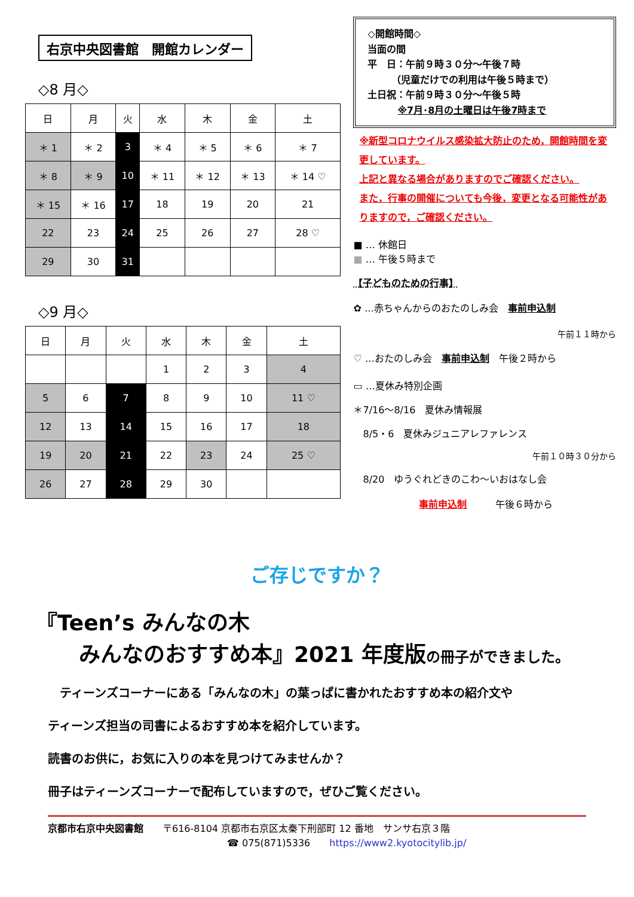右京中央図書館　開館カレンダー
◇8 月◇
| 日 | 月 | 火 | 水 | 木 | 金 | 土 |
| --- | --- | --- | --- | --- | --- | --- |
| ＊ 1 | ＊ 2 | 3 | ＊ 4 | ＊ 5 | ＊ 6 | ＊ 7 |
| ＊ 8 | ＊ 9 | 10 | ＊ 11 | ＊ 12 | ＊ 13 | ＊ 14 ♡ |
| ＊ 15 | ＊ 16 | 17 | 18 | 19 | 20 | 21 |
| 22 | 23 | 24 | 25 | 26 | 27 | 28 ♡ |
| 29 | 30 | 31 | | | | |
◇9 月◇
| 日 | 月 | 火 | 水 | 木 | 金 | 土 |
| --- | --- | --- | --- | --- | --- | --- |
| | | | 1 | 2 | 3 | 4 |
| 5 | 6 | 7 | 8 | 9 | 10 | 11 ♡ |
| 12 | 13 | 14 | 15 | 16 | 17 | 18 |
| 19 | 20 | 21 | 22 | 23 | 24 | 25 ♡ |
| 26 | 27 | 28 | 29 | 30 | | |
◇開館時間◇
当面の間
平　日：午前９時３０分～午後７時
　　　（児童だけでの利用は午後５時まで）
土日祝：午前９時３０分～午後５時
※7月･8月の土曜日は午後7時まで
※新型コロナウイルス感染拡大防止のため，開館時間を変更しています。
上記と異なる場合がありますのでご確認ください。
また，行事の開催についても今後，変更となる可能性がありますので，ご確認ください。
■ … 休館日
■ … 午後５時まで
【子どものための行事】
✿ …赤ちゃんからのおたのしみ会　事前申込制
午前１１時から
♡ …おたのしみ会　事前申込制　午後２時から
▭ …夏休み特別企画
＊7/16～8/16　夏休み情報展
　8/5・6　夏休みジュニアレファレンス
午前１０時３０分から
　8/20　ゆうぐれどきのこわ～いおはなし会
事前申込制　　　午後６時から
ご存じですか？
『Teen’s みんなの木
　　みんなのおすすめ本』2021 年度版の冊子ができました。
　ティーンズコーナーにある「みんなの木」の葉っぱに書かれたおすすめ本の紹介文や
ティーンズ担当の司書によるおすすめ本を紹介しています。
読書のお供に，お気に入りの本を見つけてみませんか？
冊子はティーンズコーナーで配布していますので，ぜひご覧ください。
京都市右京中央図書館　　〒616-8104 京都市右京区太秦下刑部町 12 番地　サンサ右京３階
☎ 075(871)5336　　https://www2.kyotocitylib.jp/